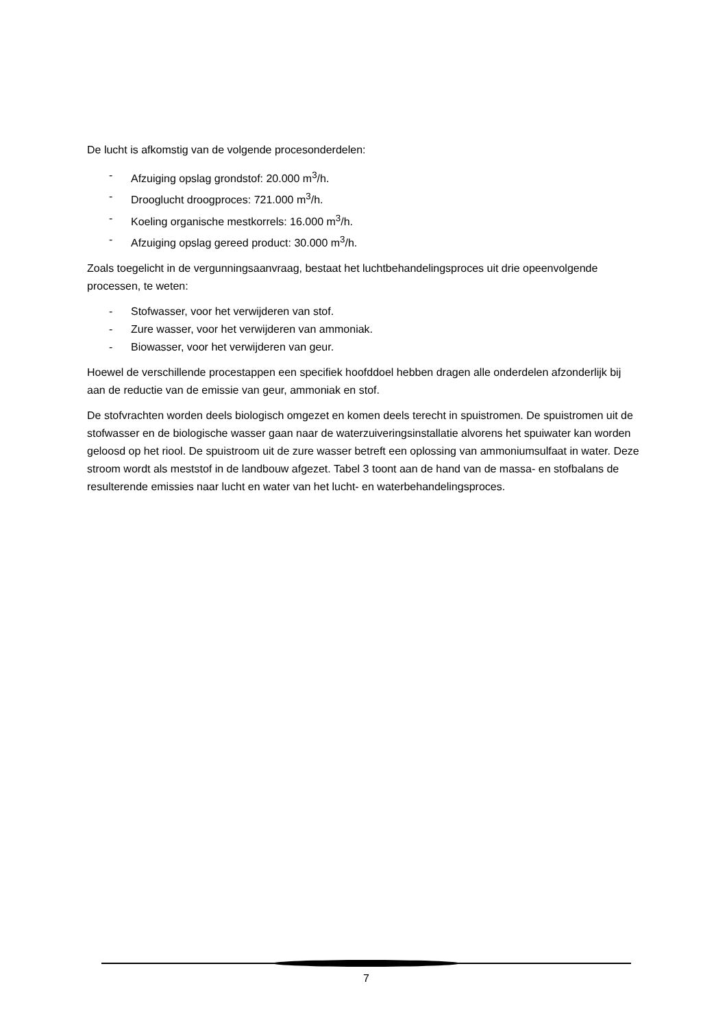De lucht is afkomstig van de volgende procesonderdelen:
- Afzuiging opslag grondstof: 20.000 m<sup>3</sup>/h.
- Drooglucht droogproces: 721.000 m<sup>3</sup>/h.
- Koeling organische mestkorrels: 16.000 m<sup>3</sup>/h.
- Afzuiging opslag gereed product: 30.000 m<sup>3</sup>/h.
Zoals toegelicht in de vergunningsaanvraag, bestaat het luchtbehandelingsproces uit drie opeenvolgende processen, te weten:
- Stofwasser, voor het verwijderen van stof.
- Zure wasser, voor het verwijderen van ammoniak.
- Biowasser, voor het verwijderen van geur.
Hoewel de verschillende procestappen een specifiek hoofddoel hebben dragen alle onderdelen afzonderlijk bij aan de reductie van de emissie van geur, ammoniak en stof.
De stofvrachten worden deels biologisch omgezet en komen deels terecht in spuistromen. De spuistromen uit de stofwasser en de biologische wasser gaan naar de waterzuiveringsinstallatie alvorens het spuiwater kan worden geloosd op het riool. De spuistroom uit de zure wasser betreft een oplossing van ammoniumsulfaat in water. Deze stroom wordt als meststof in de landbouw afgezet. Tabel 3 toont aan de hand van de massa- en stofbalans de resulterende emissies naar lucht en water van het lucht- en waterbehandelingsproces.
7